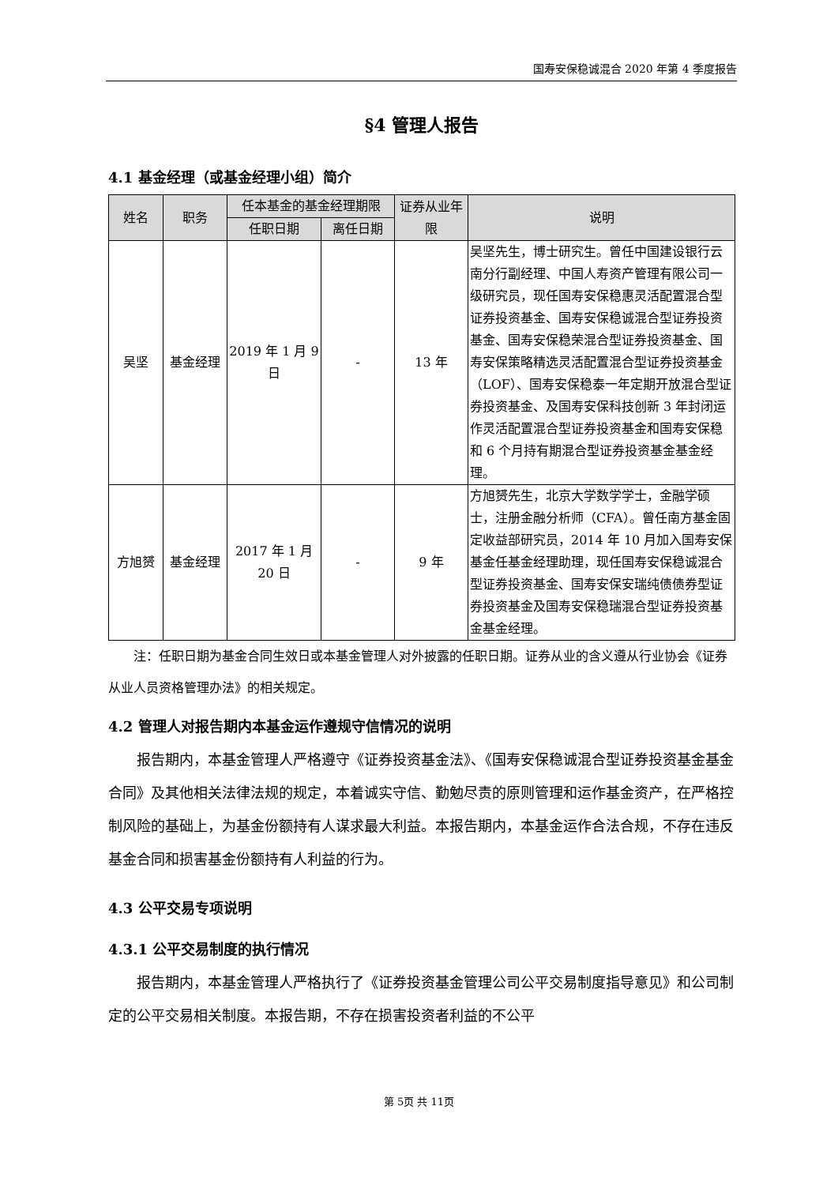国寿安保稳诚混合 2020 年第 4 季度报告
§4 管理人报告
4.1 基金经理（或基金经理小组）简介
| 姓名 | 职务 | 任本基金的基金经理期限 | | 证券从业年限 | 说明 |
| --- | --- | --- | --- | --- | --- |
| | | 任职日期 | 离任日期 | | |
| 吴坚 | 基金经理 | 2019 年 1 月 9 日 | - | 13 年 | 吴坚先生，博士研究生。曾任中国建设银行云南分行副经理、中国人寿资产管理有限公司一级研究员，现任国寿安保稳惠灵活配置混合型证券投资基金、国寿安保稳诚混合型证券投资基金、国寿安保稳荣混合型证券投资基金、国寿安保策略精选灵活配置混合型证券投资基金（LOF）、国寿安保稳泰一年定期开放混合型证券投资基金、及国寿安保科技创新 3 年封闭运作灵活配置混合型证券投资基金和国寿安保稳和 6 个月持有期混合型证券投资基金基金经理。 |
| 方旭赟 | 基金经理 | 2017 年 1 月 20 日 | - | 9 年 | 方旭赟先生，北京大学数学学士，金融学硕士，注册金融分析师（CFA）。曾任南方基金固定收益部研究员，2014 年 10 月加入国寿安保基金任基金经理助理，现任国寿安保稳诚混合型证券投资基金、国寿安保安瑞纯债债券型证券投资基金及国寿安保稳瑞混合型证券投资基金基金经理。 |
注：任职日期为基金合同生效日或本基金管理人对外披露的任职日期。证券从业的含义遵从行业协会《证券从业人员资格管理办法》的相关规定。
4.2 管理人对报告期内本基金运作遵规守信情况的说明
报告期内，本基金管理人严格遵守《证券投资基金法》、《国寿安保稳诚混合型证券投资基金基金合同》及其他相关法律法规的规定，本着诚实守信、勤勉尽责的原则管理和运作基金资产，在严格控制风险的基础上，为基金份额持有人谋求最大利益。本报告期内，本基金运作合法合规，不存在违反基金合同和损害基金份额持有人利益的行为。
4.3 公平交易专项说明
4.3.1 公平交易制度的执行情况
报告期内，本基金管理人严格执行了《证券投资基金管理公司公平交易制度指导意见》和公司制定的公平交易相关制度。本报告期，不存在损害投资者利益的不公平
第 5页 共 11页